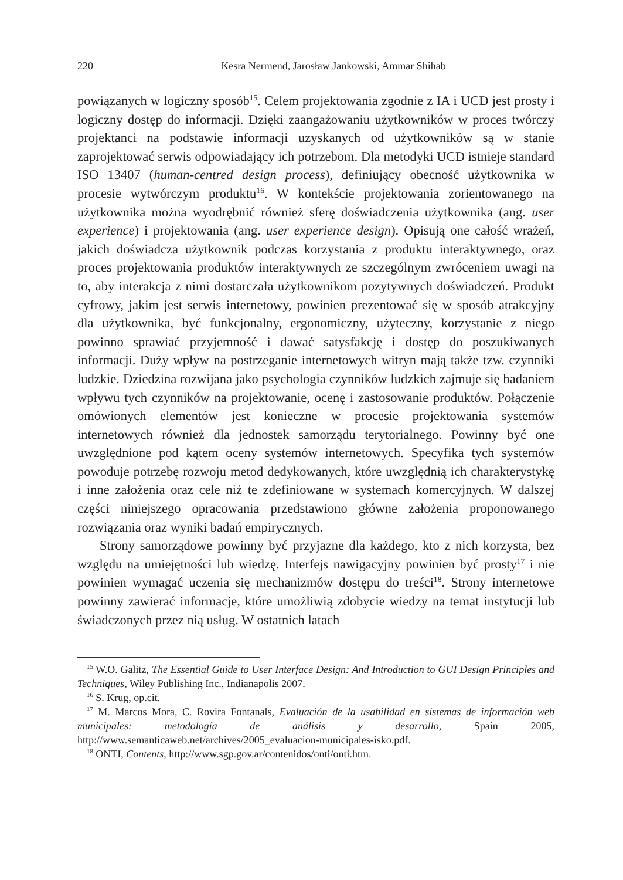220 Kesra Nermend, Jarosław Jankowski, Ammar Shihab
powiązanych w logiczny sposób<sup>15</sup>. Celem projektowania zgodnie z IA i UCD jest prosty i logiczny dostęp do informacji. Dzięki zaangażowaniu użytkowników w proces twórczy projektanci na podstawie informacji uzyskanych od użytkowników są w stanie zaprojektować serwis odpowiadający ich potrzebom. Dla metodyki UCD istnieje standard ISO 13407 (human-centred design process), definiujący obecność użytkownika w procesie wytwórczym produktu<sup>16</sup>. W kontekście projektowania zorientowanego na użytkownika można wyodrębnić również sferę doświadczenia użytkownika (ang. user experience) i projektowania (ang. user experience design). Opisują one całość wrażeń, jakich doświadcza użytkownik podczas korzystania z produktu interaktywnego, oraz proces projektowania produktów interaktywnych ze szczególnym zwróceniem uwagi na to, aby interakcja z nimi dostarczała użytkownikom pozytywnych doświadczeń. Produkt cyfrowy, jakim jest serwis internetowy, powinien prezentować się w sposób atrakcyjny dla użytkownika, być funkcjonalny, ergonomiczny, użyteczny, korzystanie z niego powinno sprawiać przyjemność i dawać satysfakcję i dostęp do poszukiwanych informacji. Duży wpływ na postrzeganie internetowych witryn mają także tzw. czynniki ludzkie. Dziedzina rozwijana jako psychologia czynników ludzkich zajmuje się badaniem wpływu tych czynników na projektowanie, ocenę i zastosowanie produktów. Połączenie omówionych elementów jest konieczne w procesie projektowania systemów internetowych również dla jednostek samorządu terytorialnego. Powinny być one uwzględnione pod kątem oceny systemów internetowych. Specyfika tych systemów powoduje potrzebę rozwoju metod dedykowanych, które uwzględnią ich charakterystykę i inne założenia oraz cele niż te zdefiniowane w systemach komercyjnych. W dalszej części niniejszego opracowania przedstawiono główne założenia proponowanego rozwiązania oraz wyniki badań empirycznych.
Strony samorządowe powinny być przyjazne dla każdego, kto z nich korzysta, bez względu na umiejętności lub wiedzę. Interfejs nawigacyjny powinien być prosty<sup>17</sup> i nie powinien wymagać uczenia się mechanizmów dostępu do treści<sup>18</sup>. Strony internetowe powinny zawierać informacje, które umożliwią zdobycie wiedzy na temat instytucji lub świadczonych przez nią usług. W ostatnich latach
<sup>15</sup> W.O. Galitz, The Essential Guide to User Interface Design: And Introduction to GUI Design Principles and Techniques, Wiley Publishing Inc., Indianapolis 2007.
<sup>16</sup> S. Krug, op.cit.
<sup>17</sup> M. Marcos Mora, C. Rovira Fontanals, Evaluación de la usabilidad en sistemas de información web municipales: metodología de análisis y desarrollo, Spain 2005, http://www.semanticaweb.net/archives/2005_evaluacion-municipales-isko.pdf.
<sup>18</sup> ONTI, Contents, http://www.sgp.gov.ar/contenidos/onti/onti.htm.